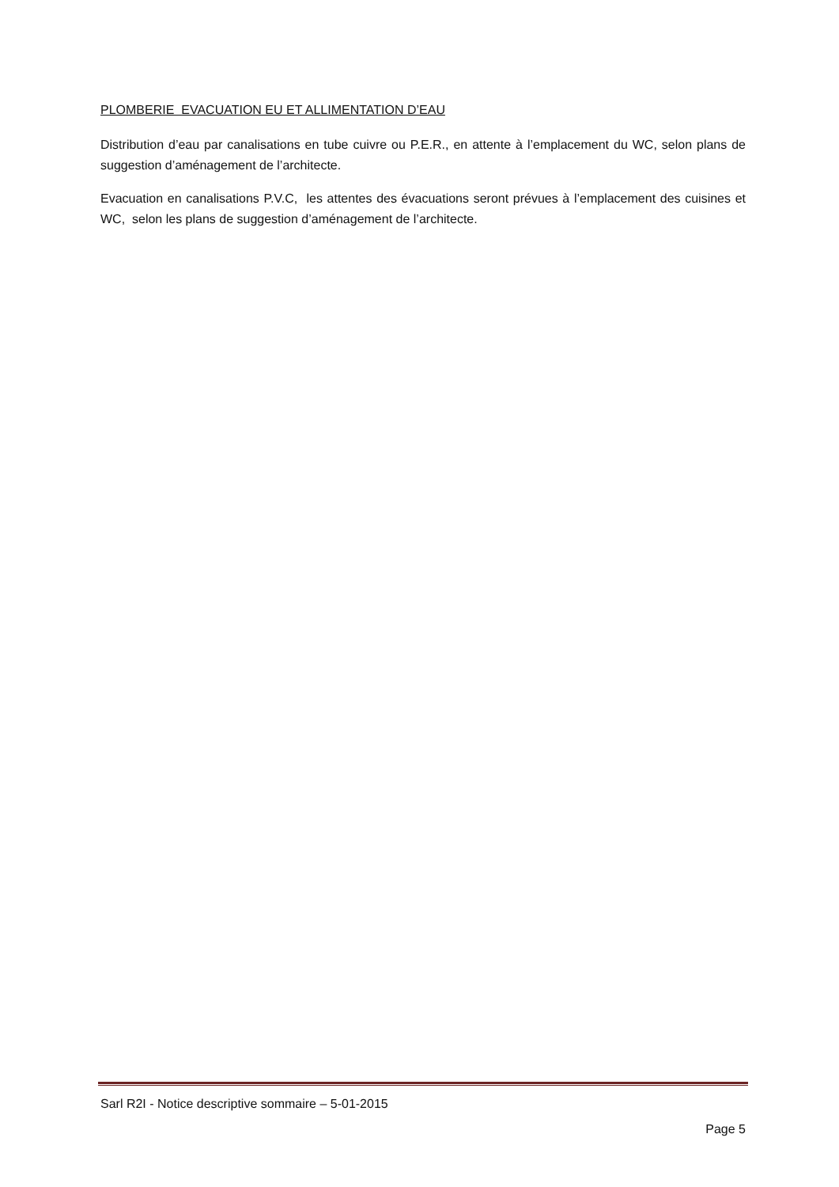PLOMBERIE EVACUATION EU ET ALLIMENTATION D’EAU
Distribution d’eau par canalisations en tube cuivre ou P.E.R., en attente à l’emplacement du WC, selon plans de suggestion d’aménagement de l’architecte.
Evacuation en canalisations P.V.C, les attentes des évacuations seront prévues à l’emplacement des cuisines et WC, selon les plans de suggestion d’aménagement de l’architecte.
Sarl R2I - Notice descriptive sommaire – 5-01-2015
Page 5